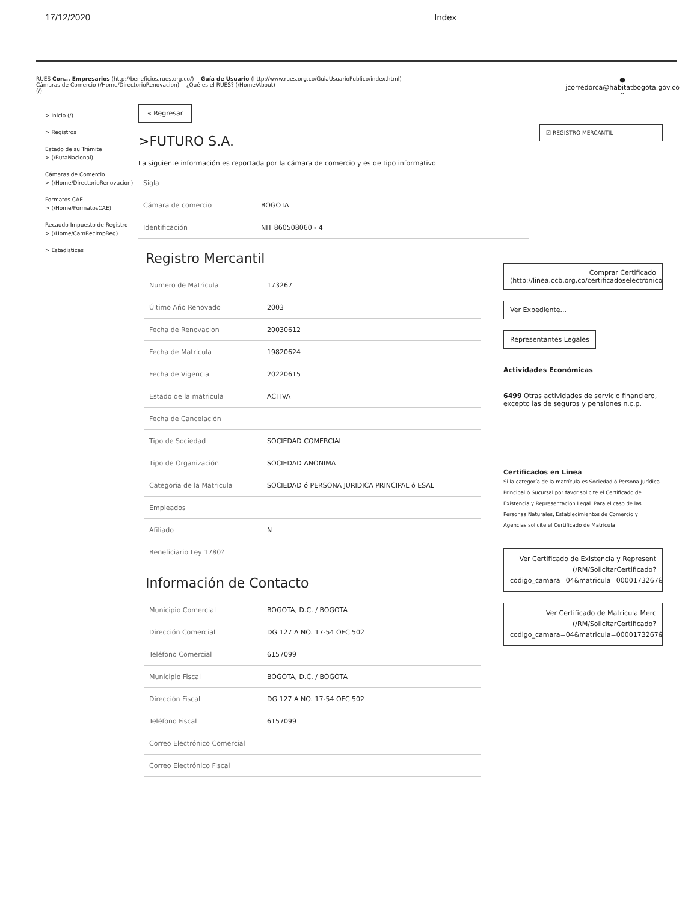17/12/2020 Index
RUES Con... Empresarios (http://beneficios.rues.org.co/) Guía de Usuario (http://www.rues.org.co/GuiaUsuarioPublico/index.html)
Cámaras de Comercio (/Home/DirectorioRenovacion) ¿Qué es el RUES? (/Home/About)
(/)
●
jcorredorca@habitatbogota.gov.co
^
> Inicio (/)
> Registros
Estado de su Trámite
> (/RutaNacional)
Cámaras de Comercio
> (/Home/DirectorioRenovacion)
Formatos CAE
> (/Home/FormatosCAE)
Recaudo Impuesto de Registro
> (/Home/CamRecImpReg)
> Estadisticas
« Regresar
>FUTURO S.A.
La siguiente información es reportada por la cámara de comercio y es de tipo informativo
| Sigla | |
| Cámara de comercio | BOGOTA |
| Identificación | NIT 860508060 - 4 |
Registro Mercantil
| Numero de Matricula | 173267 |
| Último Año Renovado | 2003 |
| Fecha de Renovacion | 20030612 |
| Fecha de Matricula | 19820624 |
| Fecha de Vigencia | 20220615 |
| Estado de la matricula | ACTIVA |
| Fecha de Cancelación | |
| Tipo de Sociedad | SOCIEDAD COMERCIAL |
| Tipo de Organización | SOCIEDAD ANONIMA |
| Categoria de la Matricula | SOCIEDAD ó PERSONA JURIDICA PRINCIPAL ó ESAL |
| Empleados | |
| Afiliado | N |
| Beneficiario Ley 1780? | |
Información de Contacto
| Municipio Comercial | BOGOTA, D.C. / BOGOTA |
| Dirección Comercial | DG 127 A NO. 17-54 OFC 502 |
| Teléfono Comercial | 6157099 |
| Municipio Fiscal | BOGOTA, D.C. / BOGOTA |
| Dirección Fiscal | DG 127 A NO. 17-54 OFC 502 |
| Teléfono Fiscal | 6157099 |
| Correo Electrónico Comercial | |
| Correo Electrónico Fiscal | |
☑ REGISTRO MERCANTIL
Comprar Certificado
(http://linea.ccb.org.co/certificadoselectronicos
Ver Expediente...
Representantes Legales
Actividades Económicas
6499 Otras actividades de servicio financiero, excepto las de seguros y pensiones n.c.p.
Certificados en Linea
Si la categoría de la matrícula es Sociedad ó Persona Jurídica Principal ó Sucursal por favor solicite el Certificado de Existencia y Representación Legal. Para el caso de las Personas Naturales, Establecimientos de Comercio y Agencias solicite el Certificado de Matrícula
Ver Certificado de Existencia y Represent
(/RM/SolicitarCertificado?
codigo_camara=04&matricula=0000173267&
Ver Certificado de Matricula Merc
(/RM/SolicitarCertificado?
codigo_camara=04&matricula=0000173267&